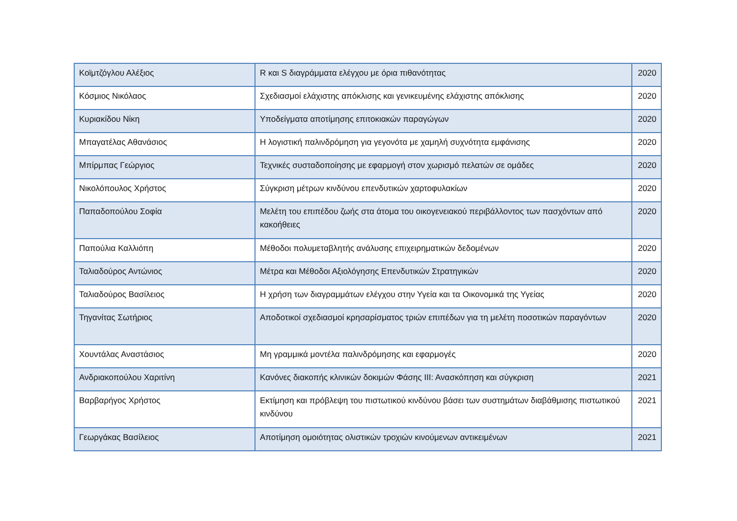| Κοϊμτζόγλου Αλέξιος | R και S διαγράμματα ελέγχου με όρια πιθανότητας | 2020 |
| Κόσμιος Νικόλαος | Σχεδιασμοί ελάχιστης απόκλισης και γενικευμένης ελάχιστης απόκλισης | 2020 |
| Κυριακίδου Νίκη | Υποδείγματα αποτίμησης επιτοκιακών παραγώγων | 2020 |
| Μπαγατέλας Αθανάσιος | Η λογιστική παλινδρόμηση για γεγονότα με χαμηλή συχνότητα εμφάνισης | 2020 |
| Μπίρμπας Γεώργιος | Τεχνικές συσταδοποίησης με εφαρμογή στον χωρισμό πελατών σε ομάδες | 2020 |
| Νικολόπουλος Χρήστος | Σύγκριση μέτρων κινδύνου επενδυτικών χαρτοφυλακίων | 2020 |
| Παπαδοπούλου Σοφία | Μελέτη του επιπέδου ζωής στα άτομα του οικογενειακού περιβάλλοντος των πασχόντων από κακοήθειες | 2020 |
| Παπούλια Καλλιόπη | Μέθοδοι πολυμεταβλητής ανάλυσης επιχειρηματικών δεδομένων | 2020 |
| Ταλιαδούρος Αντώνιος | Μέτρα και Μέθοδοι Αξιολόγησης Επενδυτικών Στρατηγικών | 2020 |
| Ταλιαδούρος Βασίλειος | Η χρήση των διαγραμμάτων ελέγχου στην Υγεία και τα Οικονομικά της Υγείας | 2020 |
| Τηγανίτας Σωτήριος | Αποδοτικοί σχεδιασμοί κρησαρίσματος τριών επιπέδων για τη μελέτη ποσοτικών παραγόντων | 2020 |
| Χουντάλας Αναστάσιος | Μη γραμμικά μοντέλα παλινδρόμησης και εφαρμογές | 2020 |
| Ανδριακοπούλου Χαριτίνη | Κανόνες διακοπής κλινικών δοκιμών Φάσης ΙΙΙ: Ανασκόπηση και σύγκριση | 2021 |
| Βαρβαρήγος Χρήστος | Εκτίμηση και πρόβλεψη του πιστωτικού κινδύνου βάσει των συστημάτων διαβάθμισης πιστωτικού κινδύνου | 2021 |
| Γεωργάκας Βασίλειος | Αποτίμηση ομοιότητας ολιστικών τροχιών κινούμενων αντικειμένων | 2021 |